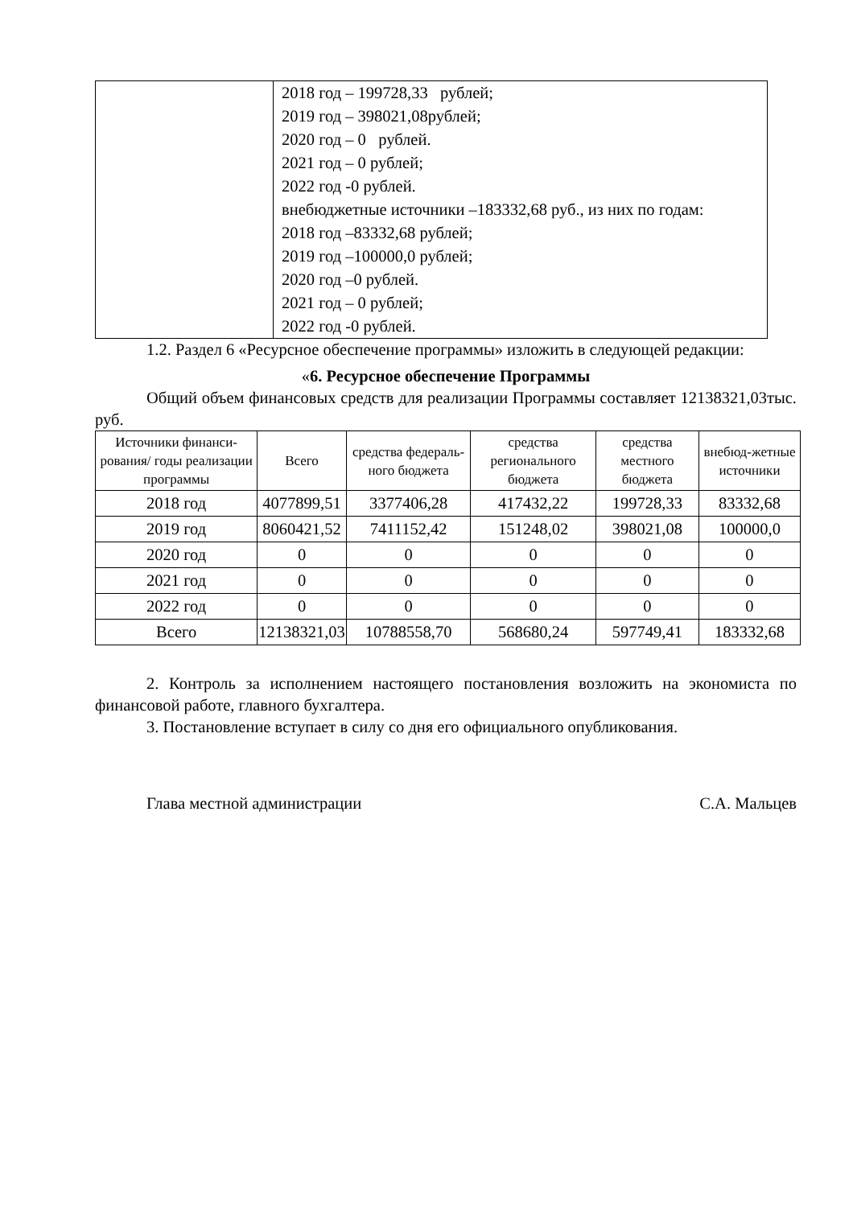| | 2018 год – 199728,33 рублей; 2019 год – 398021,08рублей; 2020 год – 0 рублей. 2021 год – 0 рублей; 2022 год -0 рублей. внебюджетные источники –183332,68 руб., из них по годам: 2018 год –83332,68 рублей; 2019 год –100000,0 рублей; 2020 год –0 рублей. 2021 год – 0 рублей; 2022 год -0 рублей. |
1.2. Раздел 6 «Ресурсное обеспечение программы» изложить в следующей редакции:
«6. Ресурсное обеспечение Программы
Общий объем финансовых средств для реализации Программы составляет 12138321,03тыс. руб.
| Источники финанси-рования/ годы реализации программы | Всего | средства федераль-ного бюджета | средства регионального бюджета | средства местного бюджета | внебюд-жетные источники |
| --- | --- | --- | --- | --- | --- |
| 2018 год | 4077899,51 | 3377406,28 | 417432,22 | 199728,33 | 83332,68 |
| 2019 год | 8060421,52 | 7411152,42 | 151248,02 | 398021,08 | 100000,0 |
| 2020 год | 0 | 0 | 0 | 0 | 0 |
| 2021 год | 0 | 0 | 0 | 0 | 0 |
| 2022 год | 0 | 0 | 0 | 0 | 0 |
| Всего | 12138321,03 | 10788558,70 | 568680,24 | 597749,41 | 183332,68 |
2. Контроль за исполнением настоящего постановления возложить на экономиста по финансовой работе, главного бухгалтера.
3. Постановление вступает в силу со дня его официального опубликования.
Глава местной администрации С.А. Мальцев